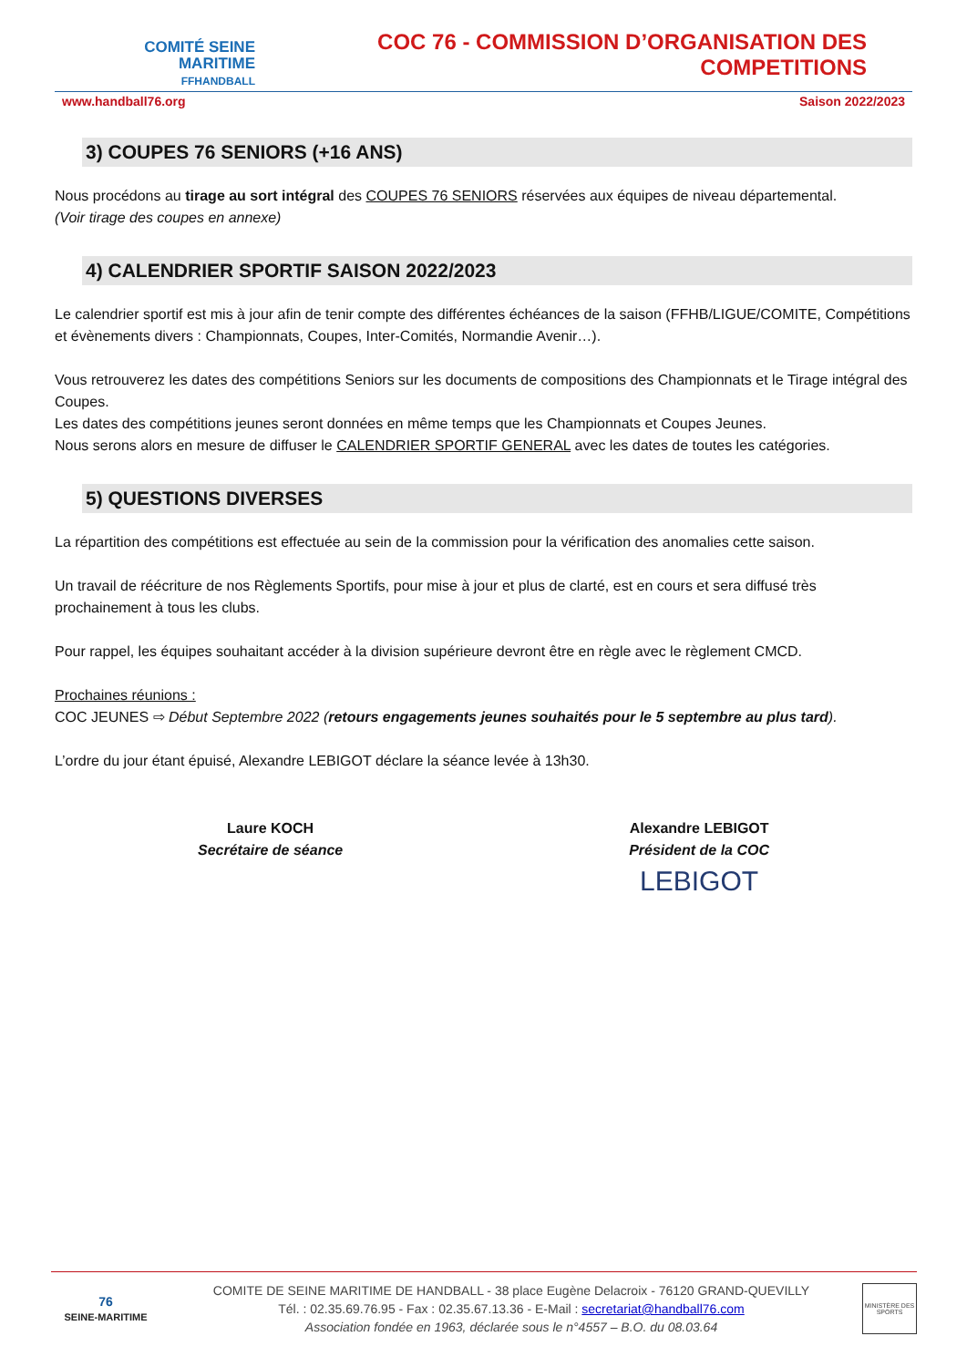COMITÉ SEINE
MARITIME
FFHANDBALL
COC 76 - COMMISSION D’ORGANISATION DES COMPETITIONS
www.handball76.org Saison 2022/2023
3) COUPES 76 SENIORS (+16 ANS)
Nous procédons au tirage au sort intégral des COUPES 76 SENIORS réservées aux équipes de niveau départemental.
(Voir tirage des coupes en annexe)
4) CALENDRIER SPORTIF SAISON 2022/2023
Le calendrier sportif est mis à jour afin de tenir compte des différentes échéances de la saison (FFHB/LIGUE/COMITE, Compétitions et évènements divers : Championnats, Coupes, Inter-Comités, Normandie Avenir…).
Vous retrouverez les dates des compétitions Seniors sur les documents de compositions des Championnats et le Tirage intégral des Coupes.
Les dates des compétitions jeunes seront données en même temps que les Championnats et Coupes Jeunes.
Nous serons alors en mesure de diffuser le CALENDRIER SPORTIF GENERAL avec les dates de toutes les catégories.
5) QUESTIONS DIVERSES
La répartition des compétitions est effectuée au sein de la commission pour la vérification des anomalies cette saison.
Un travail de réécriture de nos Règlements Sportifs, pour mise à jour et plus de clarté, est en cours et sera diffusé très prochainement à tous les clubs.
Pour rappel, les équipes souhaitant accéder à la division supérieure devront être en règle avec le règlement CMCD.
Prochaines réunions :
COC JEUNES ⇨ Début Septembre 2022 (retours engagements jeunes souhaités pour le 5 septembre au plus tard).
L’ordre du jour étant épuisé, Alexandre LEBIGOT déclare la séance levée à 13h30.
Laure KOCH
Secrétaire de séance
Alexandre LEBIGOT
Président de la COC
LEBIGOT
76
SEINE-MARITIME
COMITE DE SEINE MARITIME DE HANDBALL - 38 place Eugène Delacroix - 76120 GRAND-QUEVILLY
Tél. : 02.35.69.76.95 - Fax : 02.35.67.13.36 - E-Mail : secretariat@handball76.com
Association fondée en 1963, déclarée sous le n°4557 – B.O. du 08.03.64
MINISTÈRE DES SPORTS